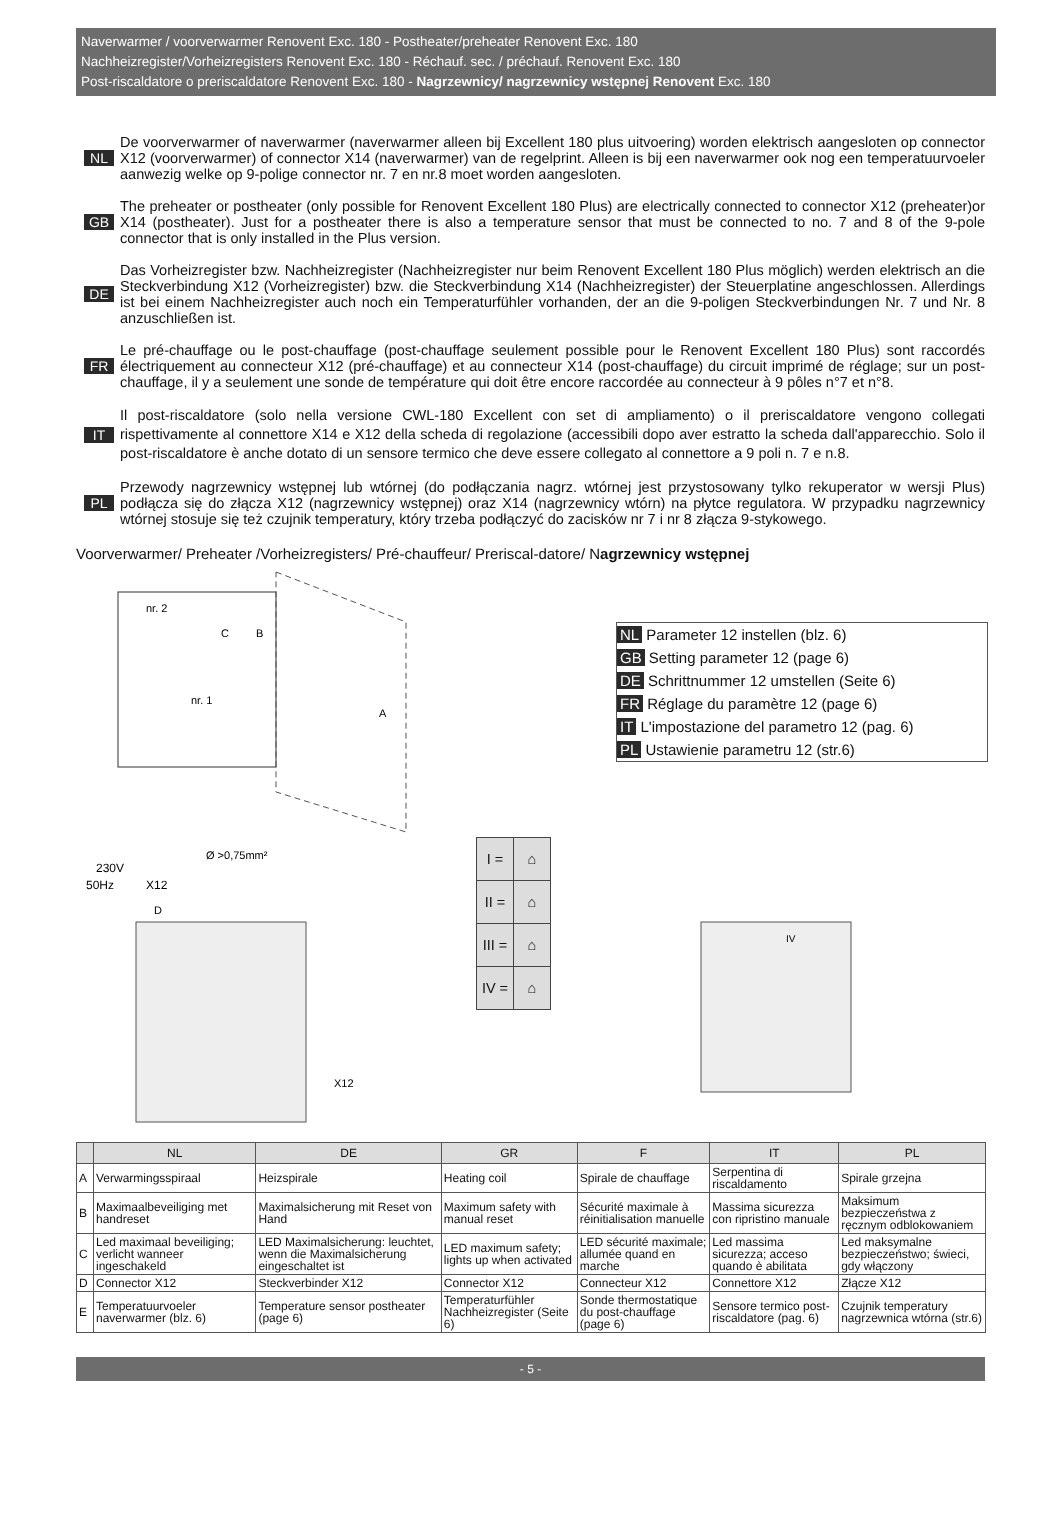Naverwarmer / voorverwarmer Renovent Exc. 180 - Postheater/preheater Renovent Exc. 180
Nachheizregister/Vorheizregisters Renovent Exc. 180 - Réchauf. sec. / préchauf. Renovent Exc. 180
Post-riscaldatore o preriscaldatore Renovent Exc. 180 - Nagrzewnicy/ nagrzewnicy wstępnej Renovent Exc. 180
NL
De voorverwarmer of naverwarmer (naverwarmer alleen bij Excellent 180 plus uitvoering) worden elektrisch aangesloten op connector X12 (voorverwarmer) of connector X14 (naverwarmer) van de regelprint. Alleen is bij een naverwarmer ook nog een temperatuurvoeler aanwezig welke op 9-polige connector nr. 7 en nr.8 moet worden aangesloten.
GB
The preheater or postheater (only possible for Renovent Excellent 180 Plus) are electrically connected to connector X12 (preheater)or X14 (postheater). Just for a postheater there is also a temperature sensor that must be connected to no. 7 and 8 of the 9-pole connector that is only installed in the Plus version.
DE
Das Vorheizregister bzw. Nachheizregister (Nachheizregister nur beim Renovent Excellent 180 Plus möglich) werden elektrisch an die Steckverbindung X12 (Vorheizregister) bzw. die Steckverbindung X14 (Nachheizregister) der Steuerplatine angeschlossen. Allerdings ist bei einem Nachheizregister auch noch ein Temperaturfühler vorhanden, der an die 9-poligen Steckverbindungen Nr. 7 und Nr. 8 anzuschließen ist.
FR
Le pré-chauffage ou le post-chauffage (post-chauffage seulement possible pour le Renovent Excellent 180 Plus) sont raccordés électriquement au connecteur X12 (pré-chauffage) et au connecteur X14 (post-chauffage) du circuit imprimé de réglage; sur un post-chauffage, il y a seulement une sonde de température qui doit être encore raccordée au connecteur à 9 pôles n°7 et n°8.
IT
Il post-riscaldatore (solo nella versione CWL-180 Excellent con set di ampliamento) o il preriscaldatore vengono collegati rispettivamente al connettore X14 e X12 della scheda di regolazione (accessibili dopo aver estratto la scheda dall'apparecchio. Solo il post-riscaldatore è anche dotato di un sensore termico che deve essere collegato al connettore a 9 poli n. 7 e n.8.
PL
Przewody nagrzewnicy wstępnej lub wtórnej (do podłączania nagrz. wtórnej jest przystosowany tylko rekuperator w wersji Plus) podłącza się do złącza X12 (nagrzewnicy wstępnej) oraz X14 (nagrzewnicy wtórn) na płytce regulatora. W przypadku nagrzewnicy wtórnej stosuje się też czujnik temperatury, który trzeba podłączyć do zacisków nr 7 i nr 8 złącza 9-stykowego.
Voorverwarmer/ Preheater /Vorheizregisters/ Pré-chauffeur/ Preriscal-datore/ Nagrzewnicy wstępnej
nr. 2
nr. 1
B
C
A
Ø >0,75mm²
230V
50Hz
X12
D
X12
NL Parameter 12 instellen (blz. 6)
GB Setting parameter 12 (page 6)
DE Schrittnummer 12 umstellen (Seite 6)
FR Réglage du paramètre 12 (page 6)
IT L'impostazione del parametro 12 (pag. 6)
PL Ustawienie parametru 12 (str.6)
| I = | ⌂ |
| II = | ⌂ |
| III = | ⌂ |
| IV = | ⌂ |
IV
| | NL | DE | GR | F | IT | PL |
| --- | --- | --- | --- | --- | --- | --- |
| A | Verwarmingsspiraal | Heizspirale | Heating coil | Spirale de chauffage | Serpentina di riscaldamento | Spirale grzejna |
| B | Maximaalbeveiliging met handreset | Maximalsicherung mit Reset von Hand | Maximum safety with manual reset | Sécurité maximale à réinitialisation manuelle | Massima sicurezza con ripristino manuale | Maksimum bezpieczeństwa z ręcznym odblokowaniem |
| C | Led maximaal beveiliging; verlicht wanneer ingeschakeld | LED Maximalsicherung: leuchtet, wenn die Maximalsicherung eingeschaltet ist | LED maximum safety; lights up when activated | LED sécurité maximale; allumée quand en marche | Led massima sicurezza; acceso quando è abilitata | Led maksymalne bezpieczeństwo; świeci, gdy włączony |
| D | Connector X12 | Steckverbinder X12 | Connector X12 | Connecteur X12 | Connettore X12 | Złącze X12 |
| E | Temperatuurvoeler naverwarmer (blz. 6) | Temperature sensor postheater (page 6) | Temperaturfühler Nachheizregister (Seite 6) | Sonde thermostatique du post-chauffage (page 6) | Sensore termico post-riscaldatore (pag. 6) | Czujnik temperatury nagrzewnica wtórna (str.6) |
- 5 -